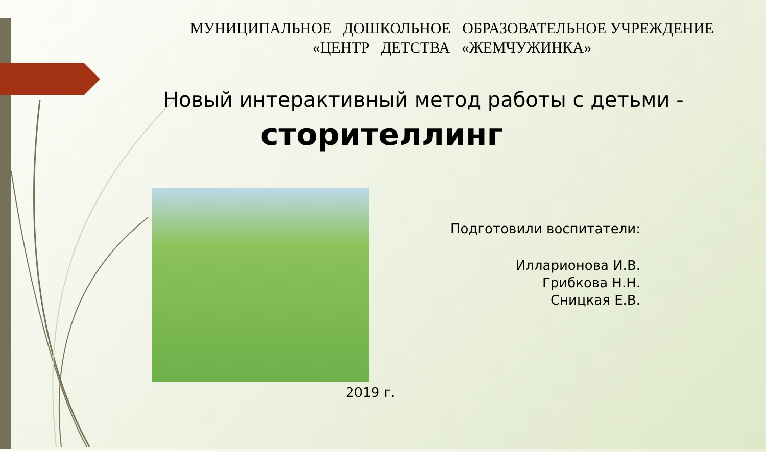МУНИЦИПАЛЬНОЕ ДОШКОЛЬНОЕ ОБРАЗОВАТЕЛЬНОЕ УЧРЕЖДЕНИЕ
«ЦЕНТР ДЕТСТВА «ЖЕМЧУЖИНКА»
Новый интерактивный метод работы с детьми -
сторителлинг
Подготовили воспитатели:
Илларионова И.В.
Грибкова Н.Н.
Сницкая Е.В.
2019 г.